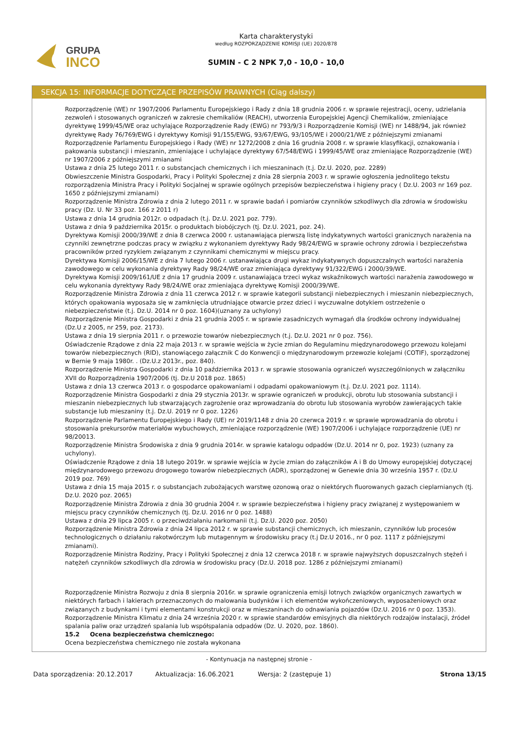GRUPA
INCO
Karta charakterystyki
według ROZPORZĄDZENIE KOMISJI (UE) 2020/878
SUMIN - C 2 NPK 7,0 - 10,0 - 10,0
SEKCJA 15: INFORMACJE DOTYCZĄCE PRZEPISÓW PRAWNYCH (Ciąg dalszy)
Rozporządzenie (WE) nr 1907/2006 Parlamentu Europejskiego i Rady z dnia 18 grudnia 2006 r. w sprawie rejestracji, oceny, udzielania zezwoleń i stosowanych ograniczeń w zakresie chemikaliów (REACH), utworzenia Europejskiej Agencji Chemikaliów, zmieniające dyrektywę 1999/45/WE oraz uchylające Rozporządzenie Rady (EWG) nr 793/9/3 i Rozporządzenie Komisji (WE) nr 1488/94, jak również dyrektywę Rady 76/769/EWG i dyrektywy Komisji 91/155/EWG, 93/67/EWG, 93/105/WE i 2000/21/WE z późniejszymi zmianami
Rozporządzenie Parlamentu Europejskiego i Rady (WE) nr 1272/2008 z dnia 16 grudnia 2008 r. w sprawie klasyfikacji, oznakowania i pakowania substancji i mieszanin, zmieniające i uchylające dyrektywy 67/548/EWG i 1999/45/WE oraz zmieniające Rozporządzenie (WE) nr 1907/2006 z późniejszymi zmianami
Ustawa z dnia 25 lutego 2011 r. o substancjach chemicznych i ich mieszaninach (t.j. Dz.U. 2020, poz. 2289)
Obwieszczenie Ministra Gospodarki, Pracy i Polityki Społecznej z dnia 28 sierpnia 2003 r. w sprawie ogłoszenia jednolitego tekstu rozporządzenia Ministra Pracy i Polityki Socjalnej w sprawie ogólnych przepisów bezpieczeństwa i higieny pracy ( Dz.U. 2003 nr 169 poz. 1650 z późniejszymi zmianami)
Rozporządzenie Ministra Zdrowia z dnia 2 lutego 2011 r. w sprawie badań i pomiarów czynników szkodliwych dla zdrowia w środowisku pracy (Dz. U. Nr 33 poz. 166 z 2011 r)
Ustawa z dnia 14 grudnia 2012r. o odpadach (t.j. Dz.U. 2021 poz. 779).
Ustawa z dnia 9 października 2015r. o produktach biobójczych (tj. Dz.U. 2021, poz. 24).
Dyrektywa Komisji 2000/39/WE z dnia 8 czerwca 2000 r. ustanawiająca pierwszą listę indykatywnych wartości granicznych narażenia na czynniki zewnętrzne podczas pracy w związku z wykonaniem dyrektywy Rady 98/24/EWG w sprawie ochrony zdrowia i bezpieczeństwa pracowników przed ryzykiem związanym z czynnikami chemicznymi w miejscu pracy.
Dyrektywa Komisji 2006/15/WE z dnia 7 lutego 2006 r. ustanawiająca drugi wykaz indykatywnych dopuszczalnych wartości narażenia zawodowego w celu wykonania dyrektywy Rady 98/24/WE oraz zmieniająca dyrektywy 91/322/EWG i 2000/39/WE.
Dyrektywa Komisji 2009/161/UE z dnia 17 grudnia 2009 r. ustanawiająca trzeci wykaz wskaźnikowych wartości narażenia zawodowego w celu wykonania dyrektywy Rady 98/24/WE oraz zmieniająca dyrektywę Komisji 2000/39/WE.
Rozporządzenie Ministra Zdrowia z dnia 11 czerwca 2012 r. w sprawie kategorii substancji niebezpiecznych i mieszanin niebezpiecznych, których opakowania wyposaża się w zamknięcia utrudniające otwarcie przez dzieci i wyczuwalne dotykiem ostrzeżenie o niebezpieczeństwie (t.j. Dz.U. 2014 nr 0 poz. 1604)(uznany za uchylony)
Rozporządzenie Ministra Gospodarki z dnia 21 grudnia 2005 r. w sprawie zasadniczych wymagań dla środków ochrony indywidualnej (Dz.U z 2005, nr 259, poz. 2173).
Ustawa z dnia 19 sierpnia 2011 r. o przewozie towarów niebezpiecznych (t.j. Dz.U. 2021 nr 0 poz. 756).
Oświadczenie Rządowe z dnia 22 maja 2013 r. w sprawie wejścia w życie zmian do Regulaminu międzynarodowego przewozu kolejami towarów niebezpiecznych (RID), stanowiącego załącznik C do Konwencji o międzynarodowym przewozie kolejami (COTIF), sporządzonej w Bernie 9 maja 1980r. . (Dz.U.z 2013r., poz. 840).
Rozporządzenie Ministra Gospodarki z dnia 10 października 2013 r. w sprawie stosowania ograniczeń wyszczególnionych w załączniku XVII do Rozporządzenia 1907/2006 (tj. Dz.U 2018 poz. 1865)
Ustawa z dnia 13 czerwca 2013 r. o gospodarce opakowaniami i odpadami opakowaniowym (t.j. Dz.U. 2021 poz. 1114).
Rozporządzenie Ministra Gospodarki z dnia 29 stycznia 2013r. w sprawie ograniczeń w produkcji, obrotu lub stosowania substancji i mieszanin niebezpiecznych lub stwarzających zagrożenie oraz wprowadzania do obrotu lub stosowania wyrobów zawierających takie substancje lub mieszaniny (t.j. Dz.U. 2019 nr 0 poz. 1226)
Rozporządzenie Parlamentu Europejskiego i Rady (UE) nr 2019/1148 z dnia 20 czerwca 2019 r. w sprawie wprowadzania do obrotu i stosowania prekursorów materiałów wybuchowych, zmieniające rozporządzenie (WE) 1907/2006 i uchylające rozporządzenie (UE) nr 98/20013.
Rozporządzenie Ministra Środowiska z dnia 9 grudnia 2014r. w sprawie katalogu odpadów (Dz.U. 2014 nr 0, poz. 1923) (uznany za uchylony).
Oświadczenie Rządowe z dnia 18 lutego 2019r. w sprawie wejścia w życie zmian do załączników A i B do Umowy europejskiej dotyczącej międzynarodowego przewozu drogowego towarów niebezpiecznych (ADR), sporządzonej w Genewie dnia 30 września 1957 r. (Dz.U 2019 poz. 769)
Ustawa z dnia 15 maja 2015 r. o substancjach zubożających warstwę ozonową oraz o niektórych fluorowanych gazach cieplarnianych (tj. Dz.U. 2020 poz. 2065)
Rozporządzenie Ministra Zdrowia z dnia 30 grudnia 2004 r. w sprawie bezpieczeństwa i higieny pracy związanej z występowaniem w miejscu pracy czynników chemicznych (tj. Dz.U. 2016 nr 0 poz. 1488)
Ustawa z dnia 29 lipca 2005 r. o przeciwdziałaniu narkomanii (t.j. Dz.U. 2020 poz. 2050)
Rozporządzenie Ministra Zdrowia z dnia 24 lipca 2012 r. w sprawie substancji chemicznych, ich mieszanin, czynników lub procesów technologicznych o działaniu rakotwórczym lub mutagennym w środowisku pracy (t.j Dz.U 2016., nr 0 poz. 1117 z późniejszymi zmianami).
Rozporządzenie Ministra Rodziny, Pracy i Polityki Społecznej z dnia 12 czerwca 2018 r. w sprawie najwyższych dopuszczalnych stężeń i natężeń czynników szkodliwych dla zdrowia w środowisku pracy (Dz.U. 2018 poz. 1286 z późniejszymi zmianami)
Rozporządzenie Ministra Rozwoju z dnia 8 sierpnia 2016r. w sprawie ograniczenia emisji lotnych związków organicznych zawartych w niektórych farbach i lakierach przeznaczonych do malowania budynków i ich elementów wykończeniowych, wyposażeniowych oraz związanych z budynkami i tymi elementami konstrukcji oraz w mieszaninach do odnawiania pojazdów (Dz.U. 2016 nr 0 poz. 1353).
Rozporządzenie Ministra Klimatu z dnia 24 września 2020 r. w sprawie standardów emisyjnych dla niektórych rodzajów instalacji, źródeł spalania paliw oraz urządzeń spalania lub współspalania odpadów (Dz. U. 2020, poz. 1860).
15.2 Ocena bezpieczeństwa chemicznego:
Ocena bezpieczeństwa chemicznego nie została wykonana
- Kontynuacja na następnej stronie -
Data sporządzenia: 20.12.2017 Aktualizacja: 16.06.2021 Wersja: 2 (zastępuje 1) Strona 13/15